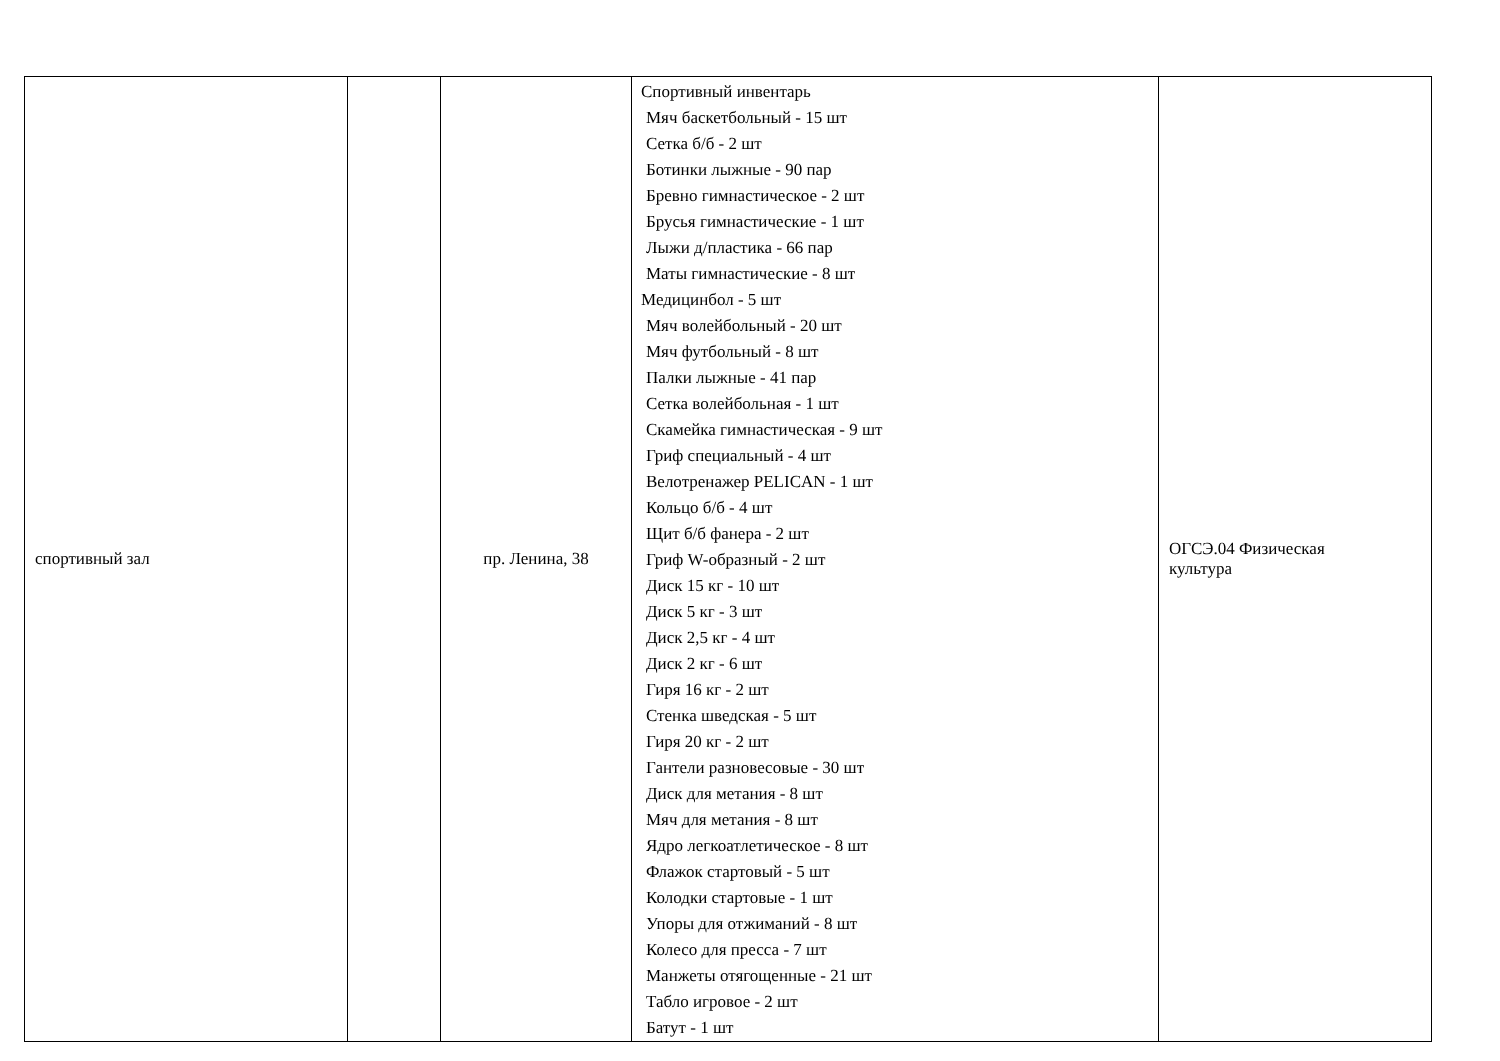| спортивный зал | | пр. Ленина, 38 | Спортивный инвентарь Мяч баскетбольный - 15 шт Сетка б/б - 2 шт Ботинки лыжные - 90 пар Бревно гимнастическое - 2 шт Брусья гимнастические - 1 шт Лыжи д/пластика - 66 пар Маты гимнастические - 8 шт Медицинбол - 5 шт Мяч волейбольный - 20 шт Мяч футбольный - 8 шт Палки лыжные - 41 пар Сетка волейбольная - 1 шт Скамейка гимнастическая - 9 шт Гриф специальный - 4 шт Велотренажер PELICAN - 1 шт Кольцо б/б - 4 шт Щит б/б фанера - 2 шт Гриф W-образный - 2 шт Диск 15 кг - 10 шт Диск 5 кг - 3 шт Диск 2,5 кг - 4 шт Диск 2 кг - 6 шт Гиря 16 кг - 2 шт Стенка шведская - 5 шт Гиря 20 кг - 2 шт Гантели разновесовые - 30 шт Диск для метания - 8 шт Мяч для метания - 8 шт Ядро легкоатлетическое - 8 шт Флажок стартовый - 5 шт Колодки стартовые - 1 шт Упоры для отжиманий - 8 шт Колесо для пресса - 7 шт Манжеты отягощенные - 21 шт Табло игровое - 2 шт Батут - 1 шт | ОГСЭ.04 Физическая культура |